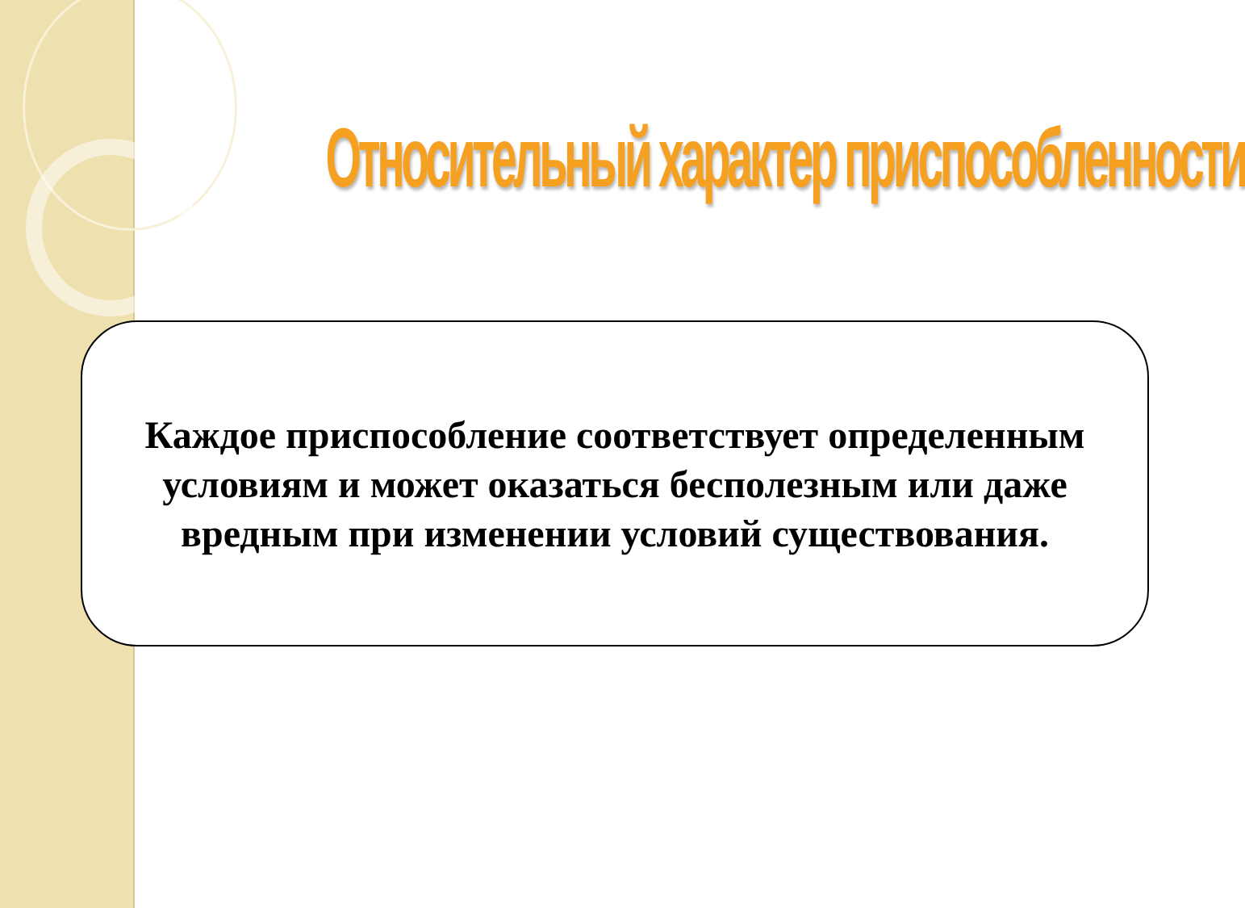Относительный характер приспособленности
Каждое приспособление соответствует определенным условиям и может оказаться бесполезным или даже вредным при изменении условий существования.